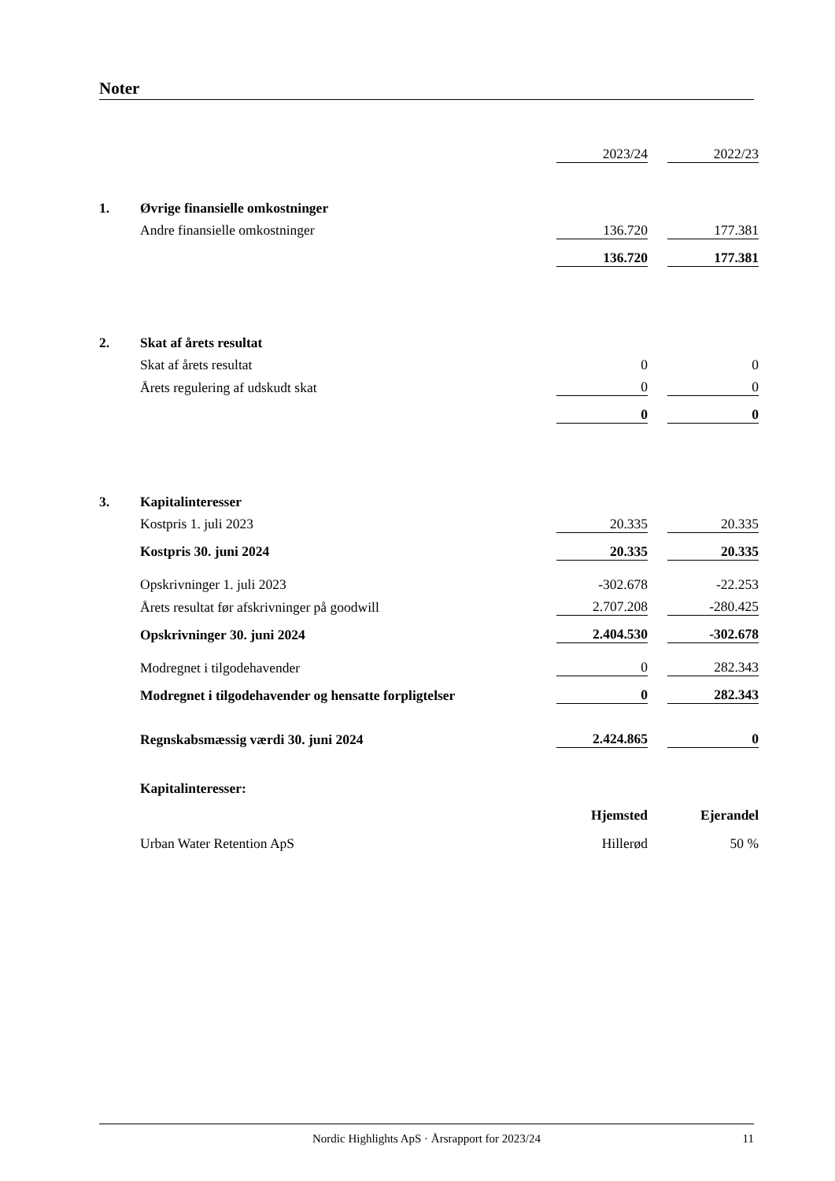Noter
| | | 2023/24 | | 2022/23 |
| 1. | Øvrige finansielle omkostninger | | | |
| | Andre finansielle omkostninger | 136.720 | | 177.381 |
| | | 136.720 | | 177.381 |
| 2. | Skat af årets resultat | | | |
| | Skat af årets resultat | 0 | | 0 |
| | Årets regulering af udskudt skat | 0 | | 0 |
| | | 0 | | 0 |
| 3. | Kapitalinteresser | | | |
| | Kostpris 1. juli 2023 | 20.335 | | 20.335 |
| | Kostpris 30. juni 2024 | 20.335 | | 20.335 |
| | Opskrivninger 1. juli 2023 | -302.678 | | -22.253 |
| | Årets resultat før afskrivninger på goodwill | 2.707.208 | | -280.425 |
| | Opskrivninger 30. juni 2024 | 2.404.530 | | -302.678 |
| | Modregnet i tilgodehavender | 0 | | 282.343 |
| | Modregnet i tilgodehavender og hensatte forpligtelser | 0 | | 282.343 |
| | Regnskabsmæssig værdi 30. juni 2024 | 2.424.865 | | 0 |
| | Kapitalinteresser: | | | |
| | | Hjemsted | | Ejerandel |
| | Urban Water Retention ApS | Hillerød | | 50 % |
Nordic Highlights ApS · Årsrapport for 2023/24
11